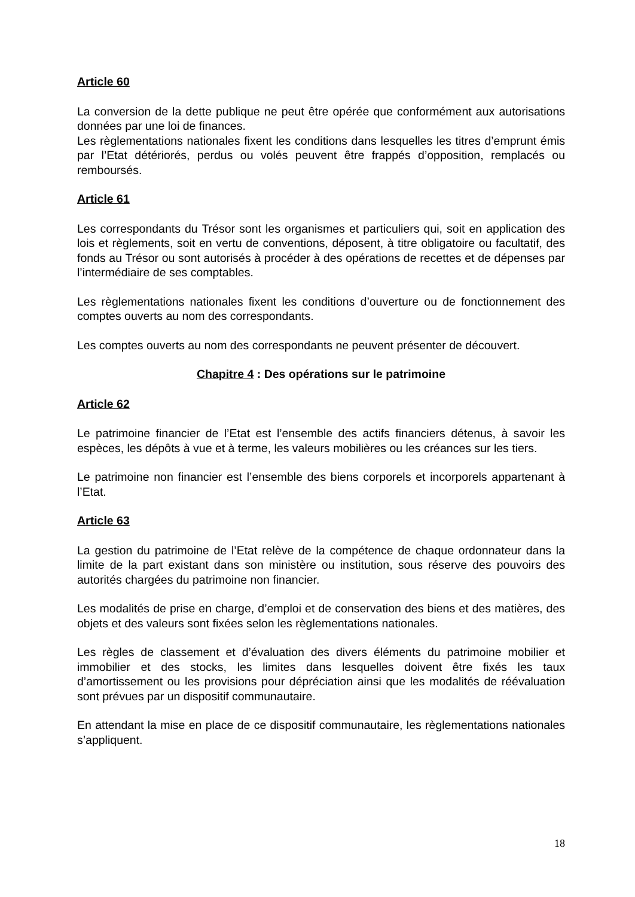Article 60
La conversion de la dette publique ne peut être opérée que conformément aux autorisations données par une loi de finances.
Les règlementations nationales fixent les conditions dans lesquelles les titres d’emprunt émis par l’Etat détériorés, perdus ou volés peuvent être frappés d’opposition, remplacés ou remboursés.
Article 61
Les correspondants du Trésor sont les organismes et particuliers qui, soit en application des lois et règlements, soit en vertu de conventions, déposent, à titre obligatoire ou facultatif, des fonds au Trésor ou sont autorisés à procéder à des opérations de recettes et de dépenses par l’intermédiaire de ses comptables.
Les règlementations nationales fixent les conditions d’ouverture ou de fonctionnement des comptes ouverts au nom des correspondants.
Les comptes ouverts au nom des correspondants ne peuvent présenter de découvert.
Chapitre 4 : Des opérations sur le patrimoine
Article 62
Le patrimoine financier de l’Etat est l’ensemble des actifs financiers détenus, à savoir les espèces, les dépôts à vue et à terme, les valeurs mobilières ou les créances sur les tiers.
Le patrimoine non financier est l’ensemble des biens corporels et incorporels appartenant à l’Etat.
Article 63
La gestion du patrimoine de l’Etat relève de la compétence de chaque ordonnateur dans la limite de la part existant dans son ministère ou institution, sous réserve des pouvoirs des autorités chargées du patrimoine non financier.
Les modalités de prise en charge, d’emploi et de conservation des biens et des matières, des objets et des valeurs sont fixées selon les règlementations nationales.
Les règles de classement et d’évaluation des divers éléments du patrimoine mobilier et immobilier et des stocks, les limites dans lesquelles doivent être fixés les taux d’amortissement ou les provisions pour dépréciation ainsi que les modalités de réévaluation sont prévues par un dispositif communautaire.
En attendant la mise en place de ce dispositif communautaire, les règlementations nationales s’appliquent.
18